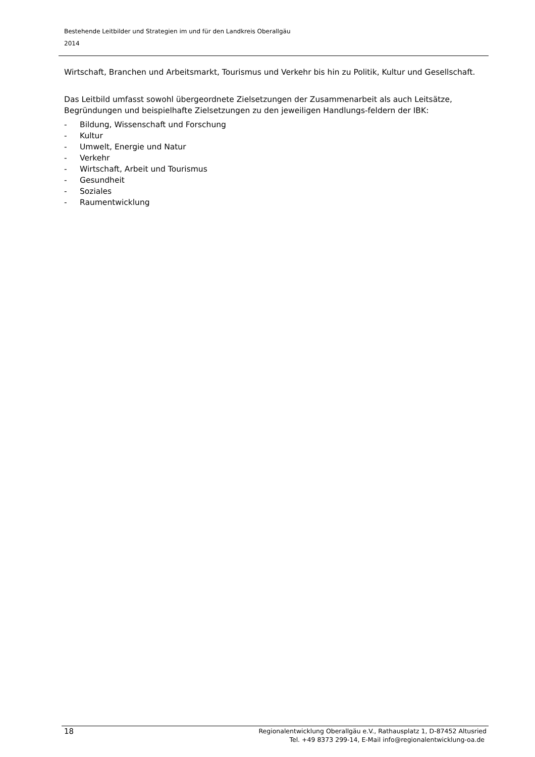Bestehende Leitbilder und Strategien im und für den Landkreis Oberallgäu
2014
Wirtschaft, Branchen und Arbeitsmarkt, Tourismus und Verkehr bis hin zu Politik, Kultur und Gesellschaft.
Das Leitbild umfasst sowohl übergeordnete Zielsetzungen der Zusammenarbeit als auch Leitsätze, Begründungen und beispielhafte Zielsetzungen zu den jeweiligen Handlungs-feldern der IBK:
- Bildung, Wissenschaft und Forschung
- Kultur
- Umwelt, Energie und Natur
- Verkehr
- Wirtschaft, Arbeit und Tourismus
- Gesundheit
- Soziales
- Raumentwicklung
18
Regionalentwicklung Oberallgäu e.V., Rathausplatz 1, D-87452 Altusried
Tel. +49 8373 299-14, E-Mail info@regionalentwicklung-oa.de